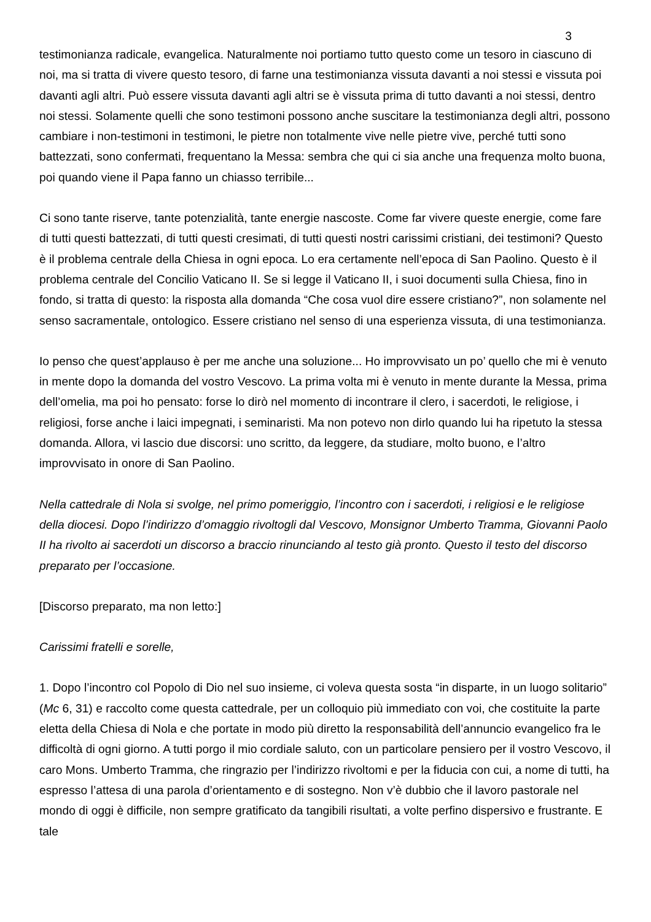3
testimonianza radicale, evangelica. Naturalmente noi portiamo tutto questo come un tesoro in ciascuno di noi, ma si tratta di vivere questo tesoro, di farne una testimonianza vissuta davanti a noi stessi e vissuta poi davanti agli altri. Può essere vissuta davanti agli altri se è vissuta prima di tutto davanti a noi stessi, dentro noi stessi. Solamente quelli che sono testimoni possono anche suscitare la testimonianza degli altri, possono cambiare i non-testimoni in testimoni, le pietre non totalmente vive nelle pietre vive, perché tutti sono battezzati, sono confermati, frequentano la Messa: sembra che qui ci sia anche una frequenza molto buona, poi quando viene il Papa fanno un chiasso terribile...
Ci sono tante riserve, tante potenzialità, tante energie nascoste. Come far vivere queste energie, come fare di tutti questi battezzati, di tutti questi cresimati, di tutti questi nostri carissimi cristiani, dei testimoni? Questo è il problema centrale della Chiesa in ogni epoca. Lo era certamente nell’epoca di San Paolino. Questo è il problema centrale del Concilio Vaticano II. Se si legge il Vaticano II, i suoi documenti sulla Chiesa, fino in fondo, si tratta di questo: la risposta alla domanda “Che cosa vuol dire essere cristiano?”, non solamente nel senso sacramentale, ontologico. Essere cristiano nel senso di una esperienza vissuta, di una testimonianza.
Io penso che quest’applauso è per me anche una soluzione... Ho improvvisato un po’ quello che mi è venuto in mente dopo la domanda del vostro Vescovo. La prima volta mi è venuto in mente durante la Messa, prima dell’omelia, ma poi ho pensato: forse lo dirò nel momento di incontrare il clero, i sacerdoti, le religiose, i religiosi, forse anche i laici impegnati, i seminaristi. Ma non potevo non dirlo quando lui ha ripetuto la stessa domanda. Allora, vi lascio due discorsi: uno scritto, da leggere, da studiare, molto buono, e l’altro improvvisato in onore di San Paolino.
Nella cattedrale di Nola si svolge, nel primo pomeriggio, l’incontro con i sacerdoti, i religiosi e le religiose della diocesi. Dopo l’indirizzo d’omaggio rivoltogli dal Vescovo, Monsignor Umberto Tramma, Giovanni Paolo II ha rivolto ai sacerdoti un discorso a braccio rinunciando al testo già pronto. Questo il testo del discorso preparato per l’occasione.
[Discorso preparato, ma non letto:]
Carissimi fratelli e sorelle,
1. Dopo l’incontro col Popolo di Dio nel suo insieme, ci voleva questa sosta “in disparte, in un luogo solitario” (Mc 6, 31) e raccolto come questa cattedrale, per un colloquio più immediato con voi, che costituite la parte eletta della Chiesa di Nola e che portate in modo più diretto la responsabilità dell’annuncio evangelico fra le difficoltà di ogni giorno. A tutti porgo il mio cordiale saluto, con un particolare pensiero per il vostro Vescovo, il caro Mons. Umberto Tramma, che ringrazio per l’indirizzo rivoltomi e per la fiducia con cui, a nome di tutti, ha espresso l’attesa di una parola d’orientamento e di sostegno. Non v’è dubbio che il lavoro pastorale nel mondo di oggi è difficile, non sempre gratificato da tangibili risultati, a volte perfino dispersivo e frustrante. E tale